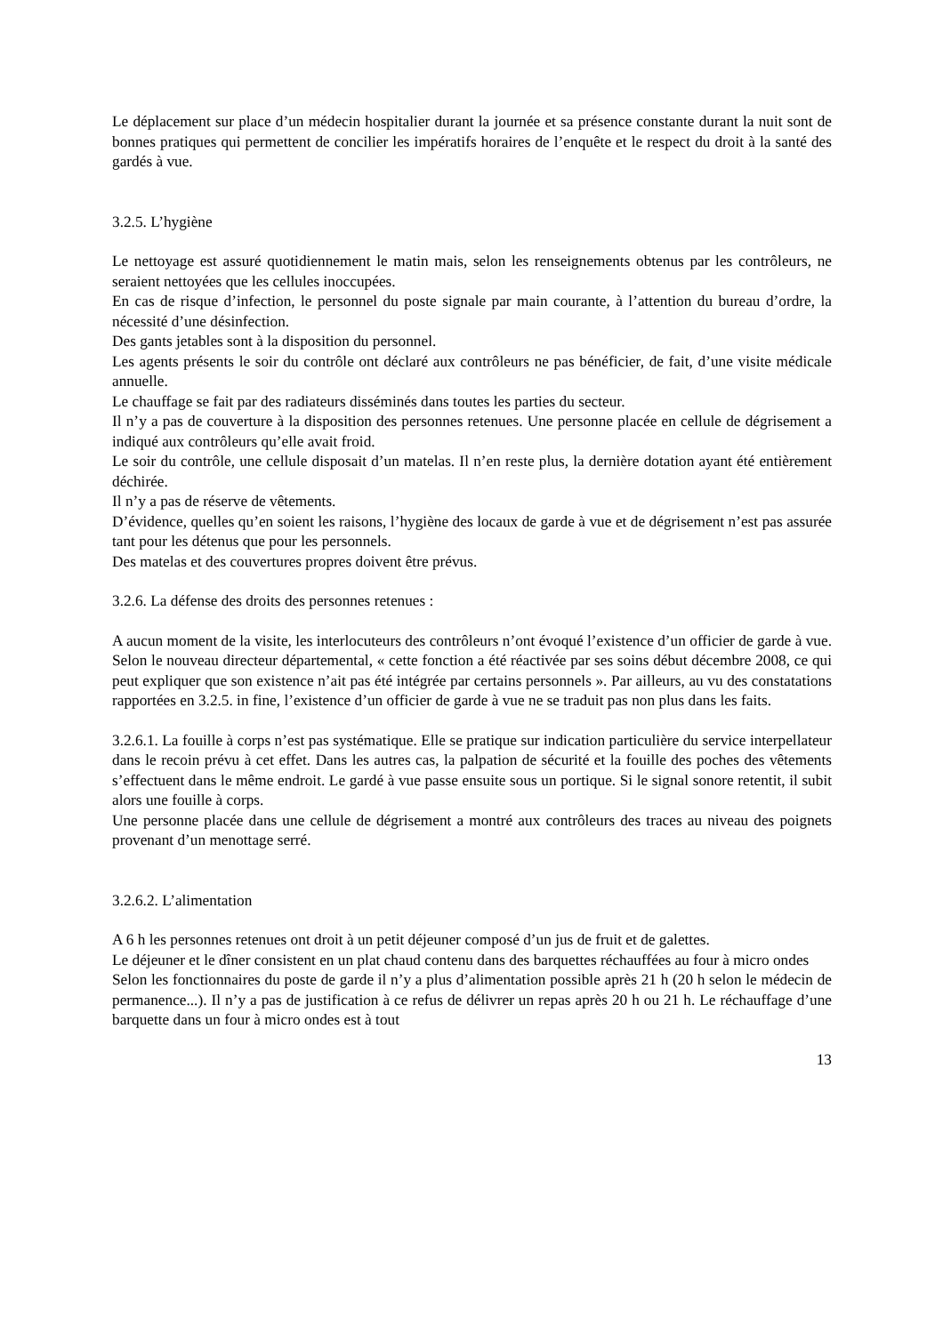Le déplacement sur place d’un médecin hospitalier durant la journée et sa présence constante durant la nuit sont de bonnes pratiques qui permettent de concilier les impératifs horaires de l’enquête et le respect du droit à la santé des gardés à vue.
3.2.5. L’hygiène
Le nettoyage est assuré quotidiennement le matin mais, selon les renseignements obtenus par les contrôleurs, ne seraient nettoyées que les cellules inoccupées.
En cas de risque d’infection, le personnel du poste signale par main courante, à l’attention du bureau d’ordre, la nécessité d’une désinfection.
Des gants jetables sont à la disposition du personnel.
Les agents présents le soir du contrôle ont déclaré aux contrôleurs ne pas bénéficier, de fait, d’une visite médicale annuelle.
Le chauffage se fait par des radiateurs disséminés dans toutes les parties du secteur.
Il n’y a pas de couverture à la disposition des personnes retenues. Une personne placée en cellule de dégrisement a indiqué aux contrôleurs qu’elle avait froid.
Le soir du contrôle, une cellule disposait d’un matelas. Il n’en reste plus, la dernière dotation ayant été entièrement déchirée.
Il n’y a pas de réserve de vêtements.
D’évidence, quelles qu’en soient les raisons, l’hygiène des locaux de garde à vue et de dégrisement n’est pas assurée tant pour les détenus que pour les personnels.
Des matelas et des couvertures propres doivent être prévus.
3.2.6. La défense des droits des personnes retenues :
A aucun moment de la visite, les interlocuteurs des contrôleurs n’ont évoqué l’existence d’un officier de garde à vue. Selon le nouveau directeur départemental, « cette fonction a été réactivée par ses soins début décembre 2008, ce qui peut expliquer que son existence n’ait pas été intégrée par certains personnels ». Par ailleurs, au vu des constatations rapportées en 3.2.5. in fine, l’existence d’un officier de garde à vue ne se traduit pas non plus dans les faits.
3.2.6.1. La fouille à corps n’est pas systématique. Elle se pratique sur indication particulière du service interpellateur dans le recoin prévu à cet effet. Dans les autres cas, la palpation de sécurité et la fouille des poches des vêtements s’effectuent dans le même endroit. Le gardé à vue passe ensuite sous un portique. Si le signal sonore retentit, il subit alors une fouille à corps.
Une personne placée dans une cellule de dégrisement a montré aux contrôleurs des traces au niveau des poignets provenant d’un menottage serré.
3.2.6.2. L’alimentation
A 6 h les personnes retenues ont droit à un petit déjeuner composé d’un jus de fruit et de galettes.
Le déjeuner et le dîner consistent en un plat chaud contenu dans des barquettes réchauffées au four à micro ondes
Selon les fonctionnaires du poste de garde il n’y a plus d’alimentation possible après 21 h (20 h selon le médecin de permanence...). Il n’y a pas de justification à ce refus de délivrer un repas après 20 h ou 21 h. Le réchauffage d’une barquette dans un four à micro ondes est à tout
13